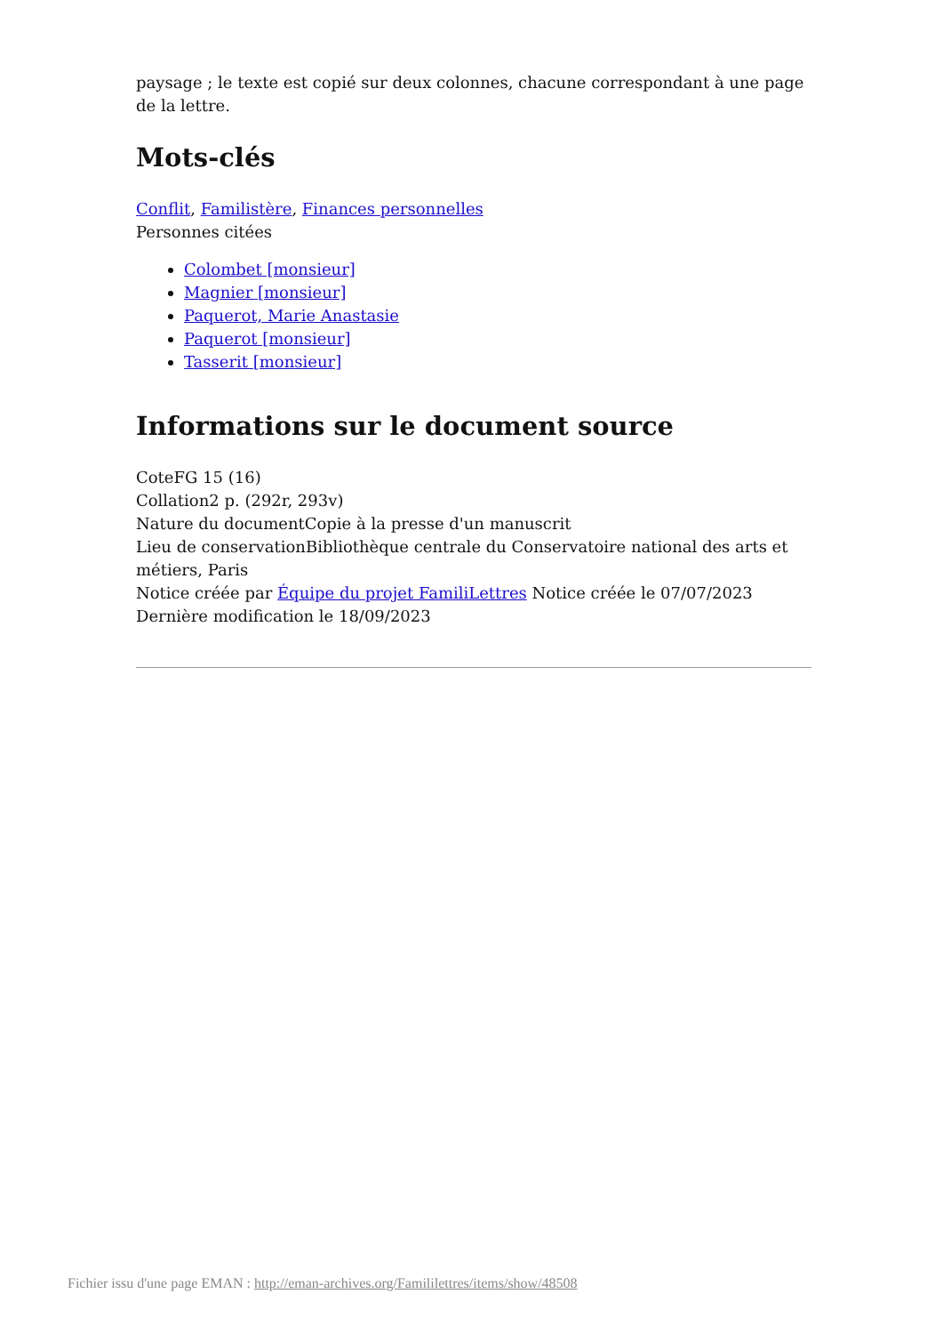paysage ; le texte est copié sur deux colonnes, chacune correspondant à une page de la lettre.
Mots-clés
Conflit, Familistère, Finances personnelles
Personnes citées
Colombet [monsieur]
Magnier [monsieur]
Paquerot, Marie Anastasie
Paquerot [monsieur]
Tasserit [monsieur]
Informations sur le document source
CoteFG 15 (16)
Collation2 p. (292r, 293v)
Nature du documentCopie à la presse d'un manuscrit
Lieu de conservationBibliothèque centrale du Conservatoire national des arts et métiers, Paris
Notice créée par Équipe du projet FamiliLettres Notice créée le 07/07/2023
Dernière modification le 18/09/2023
Fichier issu d'une page EMAN : http://eman-archives.org/Famililettres/items/show/48508